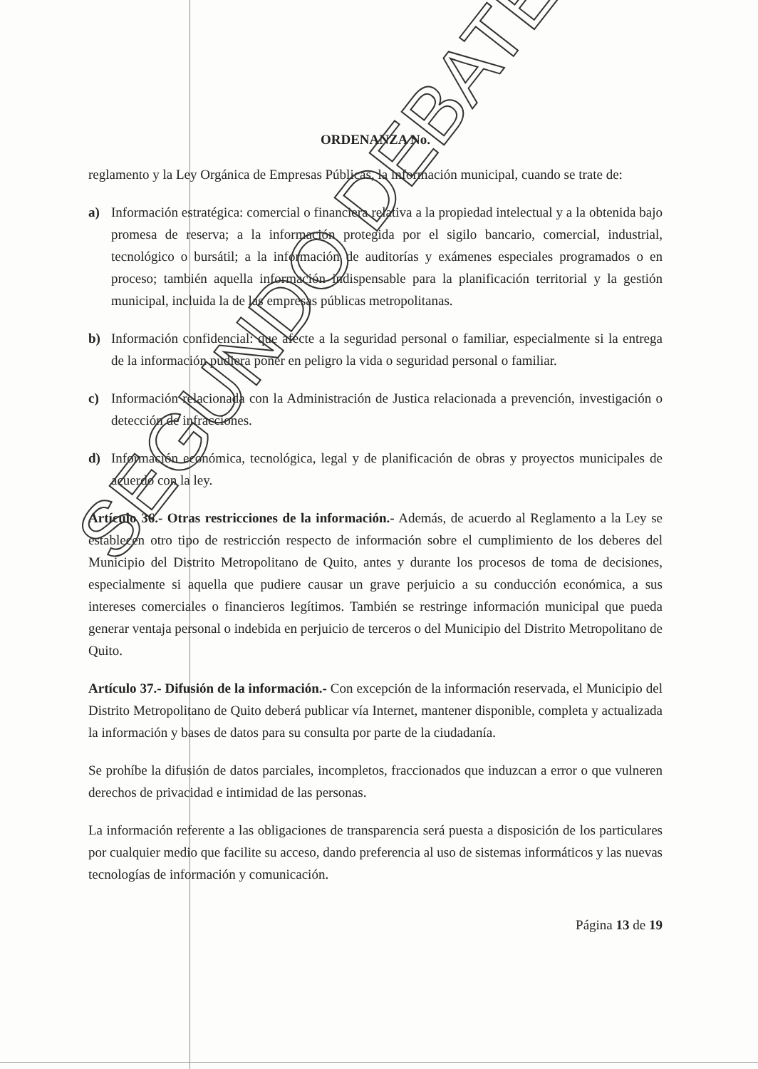ORDENANZA No.
reglamento y la Ley Orgánica de Empresas Públicas, la información municipal, cuando se trate de:
a) Información estratégica: comercial o financiera relativa a la propiedad intelectual y a la obtenida bajo promesa de reserva; a la información protegida por el sigilo bancario, comercial, industrial, tecnológico o bursátil; a la información de auditorías y exámenes especiales programados o en proceso; también aquella información indispensable para la planificación territorial y la gestión municipal, incluida la de las empresas públicas metropolitanas.
b) Información confidencial: que afecte a la seguridad personal o familiar, especialmente si la entrega de la información pudiera poner en peligro la vida o seguridad personal o familiar.
c) Información relacionada con la Administración de Justica relacionada a prevención, investigación o detección de infracciones.
d) Información económica, tecnológica, legal y de planificación de obras y proyectos municipales de acuerdo con la ley.
Artículo 36.- Otras restricciones de la información.- Además, de acuerdo al Reglamento a la Ley se establecen otro tipo de restricción respecto de información sobre el cumplimiento de los deberes del Municipio del Distrito Metropolitano de Quito, antes y durante los procesos de toma de decisiones, especialmente si aquella que pudiere causar un grave perjuicio a su conducción económica, a sus intereses comerciales o financieros legítimos. También se restringe información municipal que pueda generar ventaja personal o indebida en perjuicio de terceros o del Municipio del Distrito Metropolitano de Quito.
Artículo 37.- Difusión de la información.- Con excepción de la información reservada, el Municipio del Distrito Metropolitano de Quito deberá publicar vía Internet, mantener disponible, completa y actualizada la información y bases de datos para su consulta por parte de la ciudadanía.
Se prohíbe la difusión de datos parciales, incompletos, fraccionados que induzcan a error o que vulneren derechos de privacidad e intimidad de las personas.
La información referente a las obligaciones de transparencia será puesta a disposición de los particulares por cualquier medio que facilite su acceso, dando preferencia al uso de sistemas informáticos y las nuevas tecnologías de información y comunicación.
Página 13 de 19
SEGUNDO DEBATE